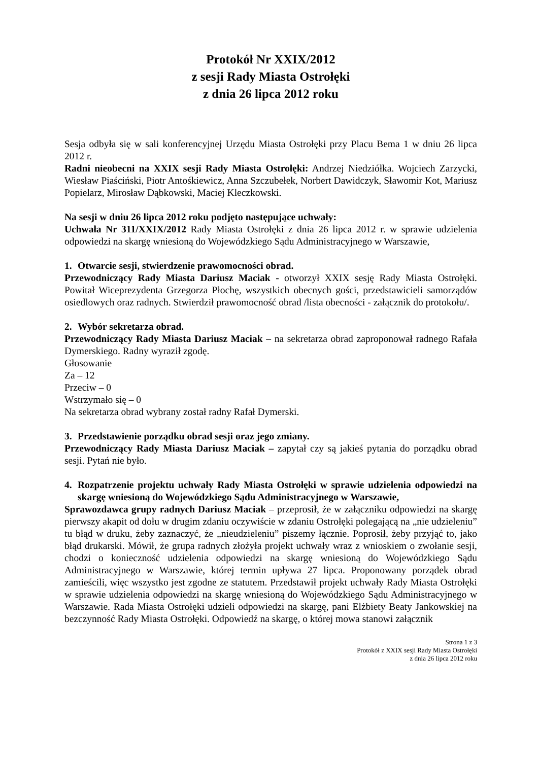Protokół Nr XXIX/2012
z sesji Rady Miasta Ostrołęki
z dnia 26 lipca 2012 roku
Sesja odbyła się w sali konferencyjnej Urzędu Miasta Ostrołęki przy Placu Bema 1 w dniu 26 lipca 2012 r.
Radni nieobecni na XXIX sesji Rady Miasta Ostrołęki: Andrzej Niedziółka. Wojciech Zarzycki, Wiesław Piaściński, Piotr Antośkiewicz, Anna Szczubełek, Norbert Dawidczyk, Sławomir Kot, Mariusz Popielarz, Mirosław Dąbkowski, Maciej Kleczkowski.
Na sesji w dniu 26 lipca 2012 roku podjęto następujące uchwały:
Uchwała Nr 311/XXIX/2012 Rady Miasta Ostrołęki z dnia 26 lipca 2012 r. w sprawie udzielenia odpowiedzi na skargę wniesioną do Wojewódzkiego Sądu Administracyjnego w Warszawie,
1. Otwarcie sesji, stwierdzenie prawomocności obrad.
Przewodniczący Rady Miasta Dariusz Maciak - otworzył XXIX sesję Rady Miasta Ostrołęki. Powitał Wiceprezydenta Grzegorza Płochę, wszystkich obecnych gości, przedstawicieli samorządów osiedlowych oraz radnych. Stwierdził prawomocność obrad /lista obecności - załącznik do protokołu/.
2. Wybór sekretarza obrad.
Przewodniczący Rady Miasta Dariusz Maciak – na sekretarza obrad zaproponował radnego Rafała Dymerskiego. Radny wyraził zgodę.
Głosowanie
Za – 12
Przeciw – 0
Wstrzymało się – 0
Na sekretarza obrad wybrany został radny Rafał Dymerski.
3. Przedstawienie porządku obrad sesji oraz jego zmiany.
Przewodniczący Rady Miasta Dariusz Maciak – zapytał czy są jakieś pytania do porządku obrad sesji. Pytań nie było.
4. Rozpatrzenie projektu uchwały Rady Miasta Ostrołęki w sprawie udzielenia odpowiedzi na skargę wniesioną do Wojewódzkiego Sądu Administracyjnego w Warszawie,
Sprawozdawca grupy radnych Dariusz Maciak – przeprosił, że w załączniku odpowiedzi na skargę pierwszy akapit od dołu w drugim zdaniu oczywiście w zdaniu Ostrołęki polegającą na „nie udzieleniu” tu błąd w druku, żeby zaznaczyć, że „nieudzieleniu” piszemy łącznie. Poprosił, żeby przyjąć to, jako błąd drukarski. Mówił, że grupa radnych złożyła projekt uchwały wraz z wnioskiem o zwołanie sesji, chodzi o konieczność udzielenia odpowiedzi na skargę wniesioną do Wojewódzkiego Sądu Administracyjnego w Warszawie, której termin upływa 27 lipca. Proponowany porządek obrad zamieścili, więc wszystko jest zgodne ze statutem. Przedstawił projekt uchwały Rady Miasta Ostrołęki w sprawie udzielenia odpowiedzi na skargę wniesioną do Wojewódzkiego Sądu Administracyjnego w Warszawie. Rada Miasta Ostrołęki udzieli odpowiedzi na skargę, pani Elżbiety Beaty Jankowskiej na bezczynność Rady Miasta Ostrołęki. Odpowiedź na skargę, o której mowa stanowi załącznik
Strona 1 z 3
Protokół z XXIX sesji Rady Miasta Ostrołęki
z dnia 26 lipca 2012 roku